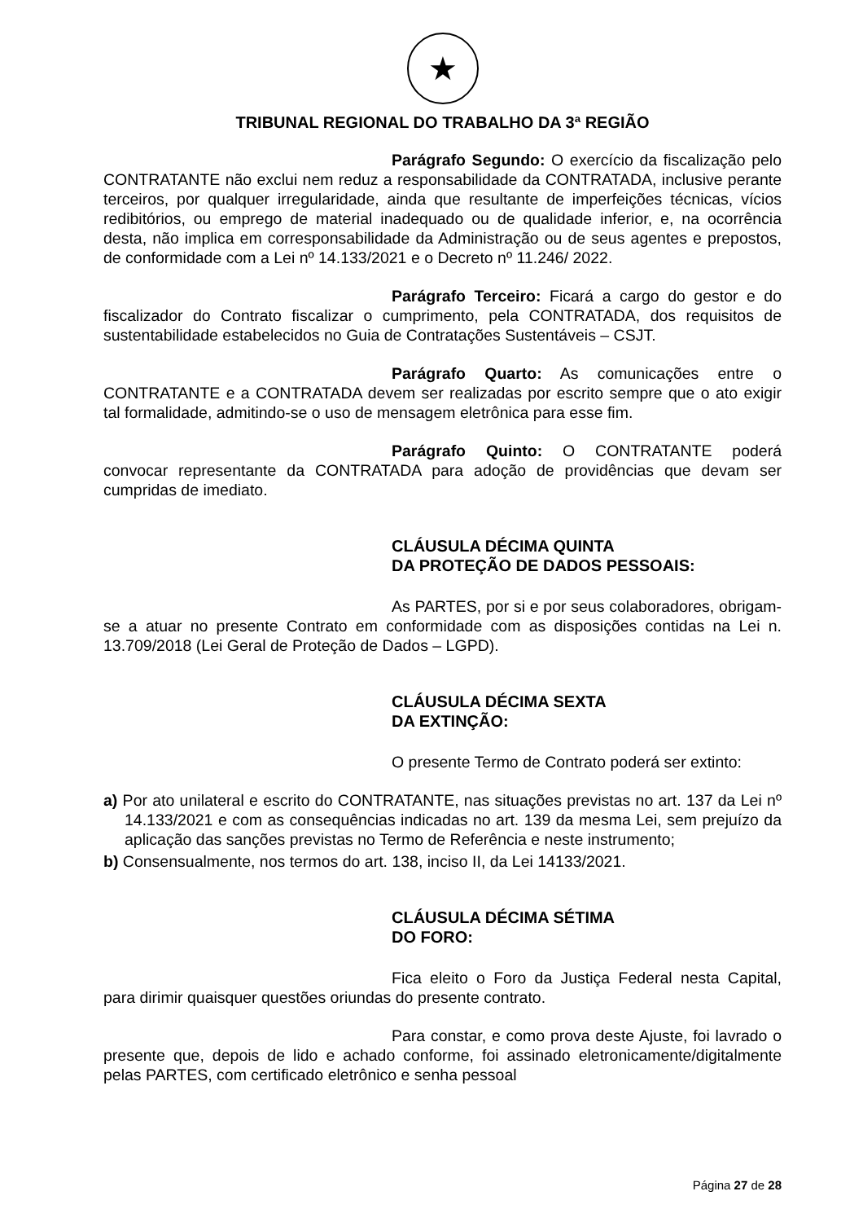★
TRIBUNAL REGIONAL DO TRABALHO DA 3ª REGIÃO
Parágrafo Segundo: O exercício da fiscalização pelo CONTRATANTE não exclui nem reduz a responsabilidade da CONTRATADA, inclusive perante terceiros, por qualquer irregularidade, ainda que resultante de imperfeições técnicas, vícios redibitórios, ou emprego de material inadequado ou de qualidade inferior, e, na ocorrência desta, não implica em corresponsabilidade da Administração ou de seus agentes e prepostos, de conformidade com a Lei nº 14.133/2021 e o Decreto nº 11.246/ 2022.
Parágrafo Terceiro: Ficará a cargo do gestor e do fiscalizador do Contrato fiscalizar o cumprimento, pela CONTRATADA, dos requisitos de sustentabilidade estabelecidos no Guia de Contratações Sustentáveis – CSJT.
Parágrafo Quarto: As comunicações entre o CONTRATANTE e a CONTRATADA devem ser realizadas por escrito sempre que o ato exigir tal formalidade, admitindo-se o uso de mensagem eletrônica para esse fim.
Parágrafo Quinto: O CONTRATANTE poderá convocar representante da CONTRATADA para adoção de providências que devam ser cumpridas de imediato.
CLÁUSULA DÉCIMA QUINTA
DA PROTEÇÃO DE DADOS PESSOAIS:
As PARTES, por si e por seus colaboradores, obrigam-se a atuar no presente Contrato em conformidade com as disposições contidas na Lei n. 13.709/2018 (Lei Geral de Proteção de Dados – LGPD).
CLÁUSULA DÉCIMA SEXTA
DA EXTINÇÃO:
O presente Termo de Contrato poderá ser extinto:
a) Por ato unilateral e escrito do CONTRATANTE, nas situações previstas no art. 137 da Lei nº 14.133/2021 e com as consequências indicadas no art. 139 da mesma Lei, sem prejuízo da aplicação das sanções previstas no Termo de Referência e neste instrumento;
b) Consensualmente, nos termos do art. 138, inciso II, da Lei 14133/2021.
CLÁUSULA DÉCIMA SÉTIMA
DO FORO:
Fica eleito o Foro da Justiça Federal nesta Capital, para dirimir quaisquer questões oriundas do presente contrato.
Para constar, e como prova deste Ajuste, foi lavrado o presente que, depois de lido e achado conforme, foi assinado eletronicamente/digitalmente pelas PARTES, com certificado eletrônico e senha pessoal
Página 27 de 28